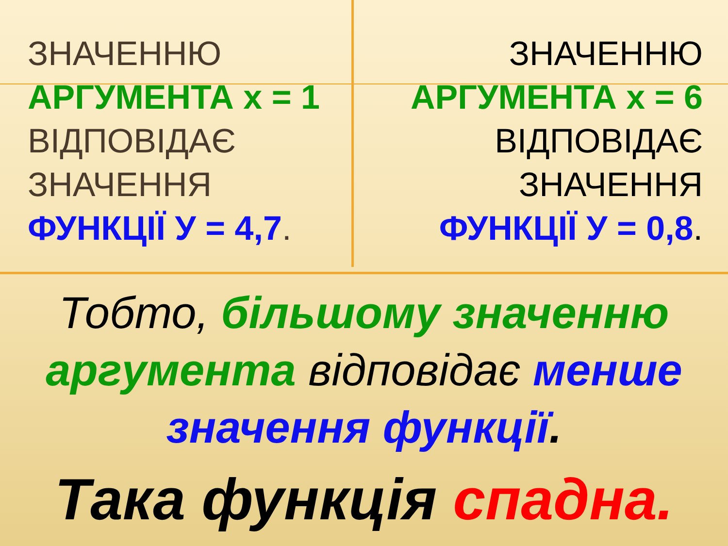ЗНАЧЕННЮ
АРГУМЕНТА x = 1
ВІДПОВІДАЄ
ЗНАЧЕННЯ
ФУНКЦІЇ У = 4,7.
ЗНАЧЕННЮ
АРГУМЕНТА x = 6
ВІДПОВІДАЄ
ЗНАЧЕННЯ
ФУНКЦІЇ У = 0,8.
Тобто, більшому значенню аргумента відповідає менше значення функції.
Така функція спадна.